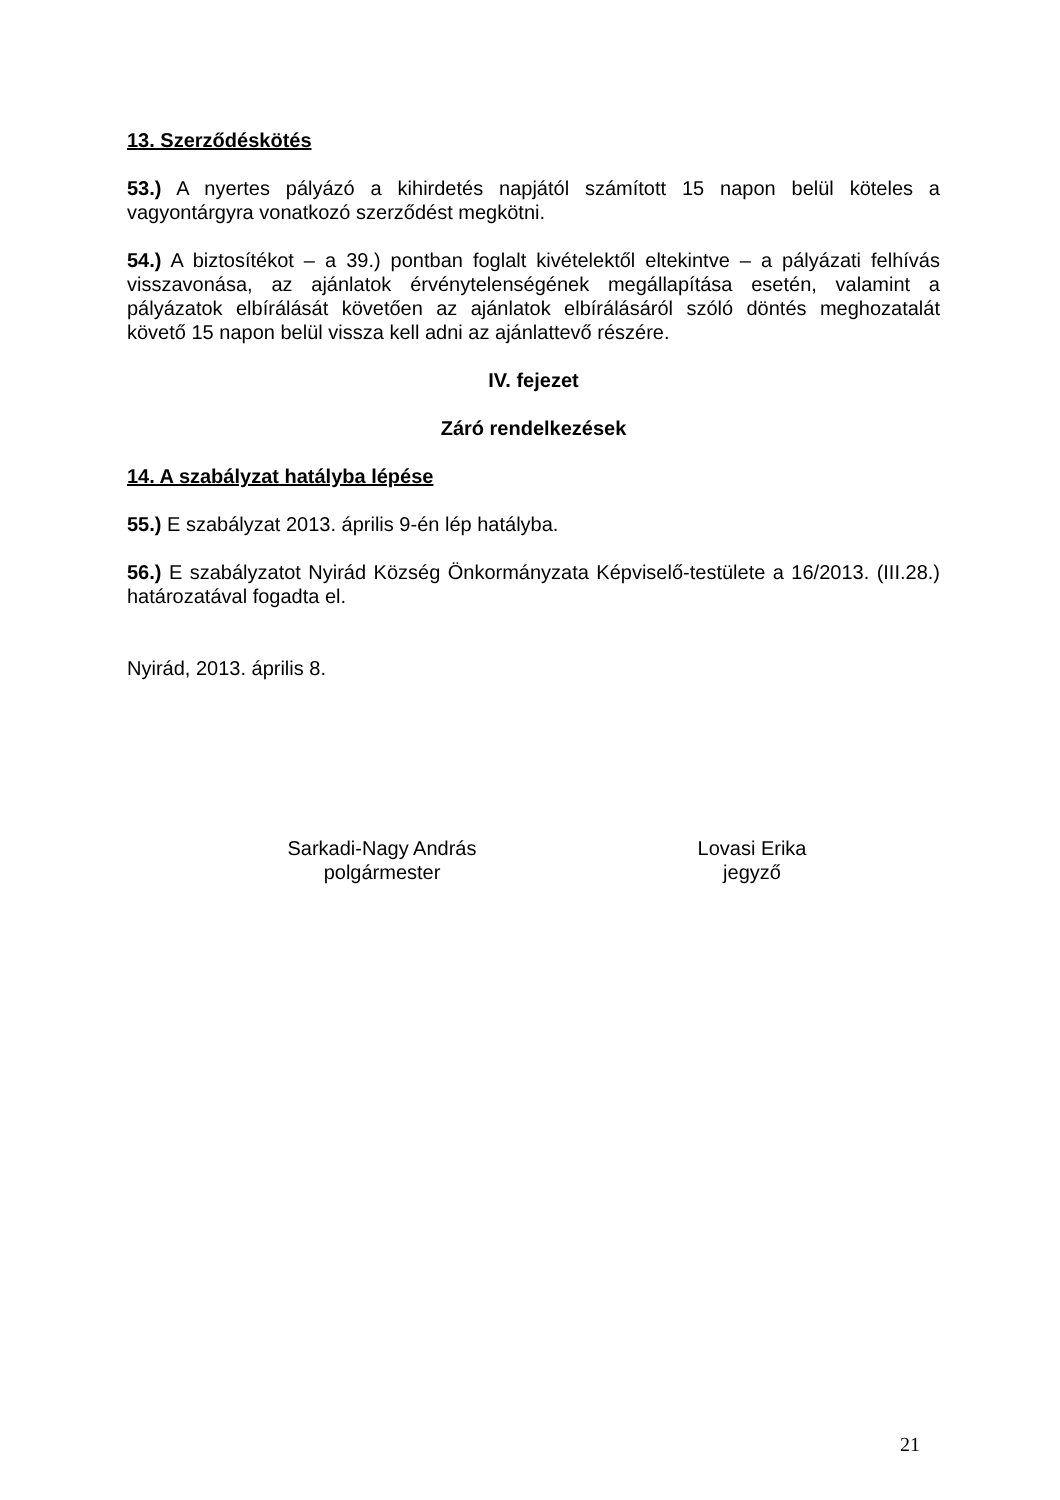13. Szerződéskötés
53.) A nyertes pályázó a kihirdetés napjától számított 15 napon belül köteles a vagyontárgyra vonatkozó szerződést megkötni.
54.) A biztosítékot – a 39.) pontban foglalt kivételektől eltekintve – a pályázati felhívás visszavonása, az ajánlatok érvénytelenségének megállapítása esetén, valamint a pályázatok elbírálását követően az ajánlatok elbírálásáról szóló döntés meghozatalát követő 15 napon belül vissza kell adni az ajánlattevő részére.
IV. fejezet
Záró rendelkezések
14. A szabályzat hatályba lépése
55.) E szabályzat 2013. április 9-én lép hatályba.
56.) E szabályzatot Nyirád Község Önkormányzata Képviselő-testülete a 16/2013. (III.28.) határozatával fogadta el.
Nyirád, 2013. április 8.
Sarkadi-Nagy András
polgármester
Lovasi Erika
jegyző
21